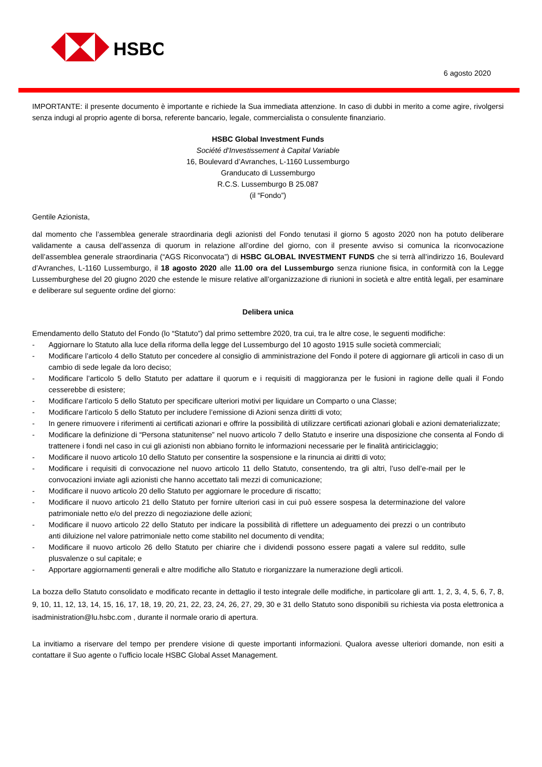HSBC
6 agosto 2020
IMPORTANTE: il presente documento è importante e richiede la Sua immediata attenzione. In caso di dubbi in merito a come agire, rivolgersi senza indugi al proprio agente di borsa, referente bancario, legale, commercialista o consulente finanziario.
HSBC Global Investment Funds
Société d’Investissement à Capital Variable
16, Boulevard d’Avranches, L-1160 Lussemburgo
Granducato di Lussemburgo
R.C.S. Lussemburgo B 25.087
(il “Fondo”)
Gentile Azionista,
dal momento che l’assemblea generale straordinaria degli azionisti del Fondo tenutasi il giorno 5 agosto 2020 non ha potuto deliberare validamente a causa dell’assenza di quorum in relazione all’ordine del giorno, con il presente avviso si comunica la riconvocazione dell’assemblea generale straordinaria (“AGS Riconvocata”) di HSBC GLOBAL INVESTMENT FUNDS che si terrà all’indirizzo 16, Boulevard d’Avranches, L-1160 Lussemburgo, il 18 agosto 2020 alle 11.00 ora del Lussemburgo senza riunione fisica, in conformità con la Legge Lussemburghese del 20 giugno 2020 che estende le misure relative all’organizzazione di riunioni in società e altre entità legali, per esaminare e deliberare sul seguente ordine del giorno:
Delibera unica
Emendamento dello Statuto del Fondo (lo “Statuto”) dal primo settembre 2020, tra cui, tra le altre cose, le seguenti modifiche:
- Aggiornare lo Statuto alla luce della riforma della legge del Lussemburgo del 10 agosto 1915 sulle società commerciali;
- Modificare l’articolo 4 dello Statuto per concedere al consiglio di amministrazione del Fondo il potere di aggiornare gli articoli in caso di un cambio di sede legale da loro deciso;
- Modificare l’articolo 5 dello Statuto per adattare il quorum e i requisiti di maggioranza per le fusioni in ragione delle quali il Fondo cesserebbe di esistere;
- Modificare l’articolo 5 dello Statuto per specificare ulteriori motivi per liquidare un Comparto o una Classe;
- Modificare l’articolo 5 dello Statuto per includere l’emissione di Azioni senza diritti di voto;
- In genere rimuovere i riferimenti ai certificati azionari e offrire la possibilità di utilizzare certificati azionari globali e azioni dematerializzate;
- Modificare la definizione di “Persona statunitense” nel nuovo articolo 7 dello Statuto e inserire una disposizione che consenta al Fondo di trattenere i fondi nel caso in cui gli azionisti non abbiano fornito le informazioni necessarie per le finalità antiriciclaggio;
- Modificare il nuovo articolo 10 dello Statuto per consentire la sospensione e la rinuncia ai diritti di voto;
- Modificare i requisiti di convocazione nel nuovo articolo 11 dello Statuto, consentendo, tra gli altri, l’uso dell’e-mail per le convocazioni inviate agli azionisti che hanno accettato tali mezzi di comunicazione;
- Modificare il nuovo articolo 20 dello Statuto per aggiornare le procedure di riscatto;
- Modificare il nuovo articolo 21 dello Statuto per fornire ulteriori casi in cui può essere sospesa la determinazione del valore patrimoniale netto e/o del prezzo di negoziazione delle azioni;
- Modificare il nuovo articolo 22 dello Statuto per indicare la possibilità di riflettere un adeguamento dei prezzi o un contributo anti diluizione nel valore patrimoniale netto come stabilito nel documento di vendita;
- Modificare il nuovo articolo 26 dello Statuto per chiarire che i dividendi possono essere pagati a valere sul reddito, sulle plusvalenze o sul capitale; e
- Apportare aggiornamenti generali e altre modifiche allo Statuto e riorganizzare la numerazione degli articoli.
La bozza dello Statuto consolidato e modificato recante in dettaglio il testo integrale delle modifiche, in particolare gli artt. 1, 2, 3, 4, 5, 6, 7, 8, 9, 10, 11, 12, 13, 14, 15, 16, 17, 18, 19, 20, 21, 22, 23, 24, 26, 27, 29, 30 e 31 dello Statuto sono disponibili su richiesta via posta elettronica a isadministration@lu.hsbc.com , durante il normale orario di apertura.
La invitiamo a riservare del tempo per prendere visione di queste importanti informazioni. Qualora avesse ulteriori domande, non esiti a contattare il Suo agente o l’ufficio locale HSBC Global Asset Management.